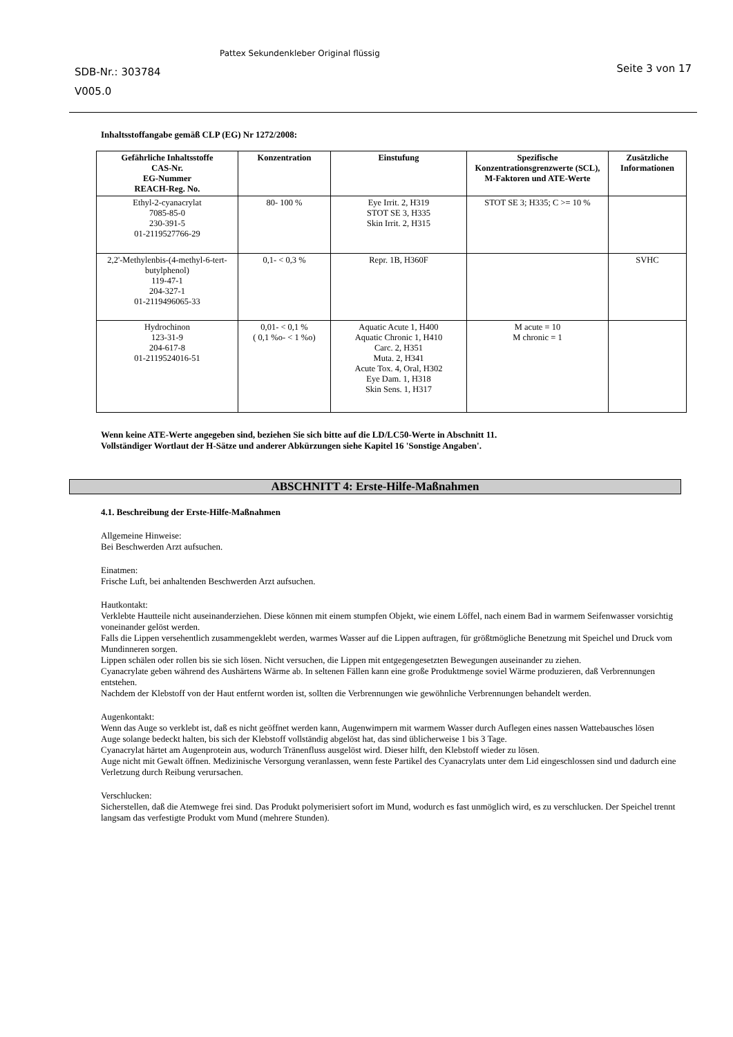SDB-Nr.: 303784
V005.0
Pattex Sekundenkleber Original flüssig
Seite 3 von 17
Inhaltsstoffangabe gemäß CLP (EG) Nr 1272/2008:
| Gefährliche Inhaltsstoffe CAS-Nr. EG-Nummer REACH-Reg. No. | Konzentration | Einstufung | Spezifische Konzentrationsgrenzwerte (SCL), M-Faktoren und ATE-Werte | Zusätzliche Informationen |
| --- | --- | --- | --- | --- |
| Ethyl-2-cyanacrylat 7085-85-0 230-391-5 01-2119527766-29 | 80- 100 % | Eye Irrit. 2, H319 STOT SE 3, H335 Skin Irrit. 2, H315 | STOT SE 3; H335; C >= 10 % | |
| 2,2'-Methylenbis-(4-methyl-6-tert-butylphenol) 119-47-1 204-327-1 01-2119496065-33 | 0,1- < 0,3 % | Repr. 1B, H360F | | SVHC |
| Hydrochinon 123-31-9 204-617-8 01-2119524016-51 | 0,01- < 0,1 % ( 0,1 %o- < 1 %o) | Aquatic Acute 1, H400 Aquatic Chronic 1, H410 Carc. 2, H351 Muta. 2, H341 Acute Tox. 4, Oral, H302 Eye Dam. 1, H318 Skin Sens. 1, H317 | M acute = 10 M chronic = 1 | |
Wenn keine ATE-Werte angegeben sind, beziehen Sie sich bitte auf die LD/LC50-Werte in Abschnitt 11.
Vollständiger Wortlaut der H-Sätze und anderer Abkürzungen siehe Kapitel 16 'Sonstige Angaben'.
ABSCHNITT 4: Erste-Hilfe-Maßnahmen
4.1. Beschreibung der Erste-Hilfe-Maßnahmen
Allgemeine Hinweise:
Bei Beschwerden Arzt aufsuchen.
Einatmen:
Frische Luft, bei anhaltenden Beschwerden Arzt aufsuchen.
Hautkontakt:
Verklebte Hautteile nicht auseinanderziehen. Diese können mit einem stumpfen Objekt, wie einem Löffel, nach einem Bad in warmem Seifenwasser vorsichtig voneinander gelöst werden.
Falls die Lippen versehentlich zusammengeklebt werden, warmes Wasser auf die Lippen auftragen, für größtmögliche Benetzung mit Speichel und Druck vom Mundinneren sorgen.
Lippen schälen oder rollen bis sie sich lösen. Nicht versuchen, die Lippen mit entgegengesetzten Bewegungen auseinander zu ziehen.
Cyanacrylate geben während des Aushärtens Wärme ab. In seltenen Fällen kann eine große Produktmenge soviel Wärme produzieren, daß Verbrennungen entstehen.
Nachdem der Klebstoff von der Haut entfernt worden ist, sollten die Verbrennungen wie gewöhnliche Verbrennungen behandelt werden.
Augenkontakt:
Wenn das Auge so verklebt ist, daß es nicht geöffnet werden kann, Augenwimpern mit warmem Wasser durch Auflegen eines nassen Wattebausches lösen
Auge solange bedeckt halten, bis sich der Klebstoff vollständig abgelöst hat, das sind üblicherweise 1 bis 3 Tage.
Cyanacrylat härtet am Augenprotein aus, wodurch Tränenfluss ausgelöst wird. Dieser hilft, den Klebstoff wieder zu lösen.
Auge nicht mit Gewalt öffnen. Medizinische Versorgung veranlassen, wenn feste Partikel des Cyanacrylats unter dem Lid eingeschlossen sind und dadurch eine Verletzung durch Reibung verursachen.
Verschlucken:
Sicherstellen, daß die Atemwege frei sind. Das Produkt polymerisiert sofort im Mund, wodurch es fast unmöglich wird, es zu verschlucken. Der Speichel trennt langsam das verfestigte Produkt vom Mund (mehrere Stunden).